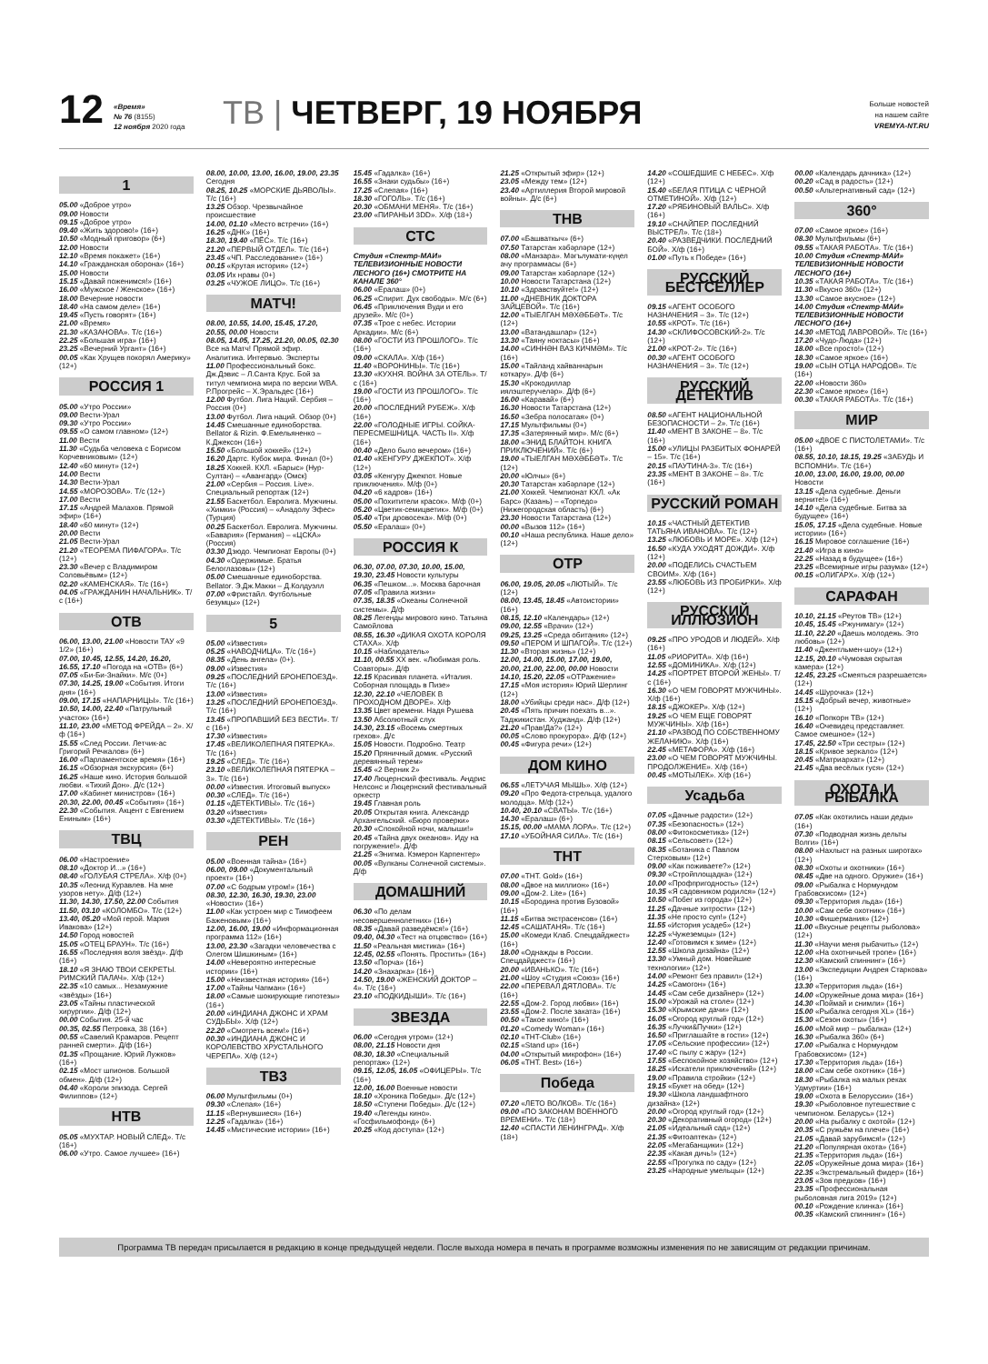12
«Время»
№ 76 (8155)
12 ноября 2020 года
ТВ | ЧЕТВЕРГ, 19 НОЯБРЯ
Больше новостей
на нашем сайте
VREMYA-NT.RU
1
05.00 «Доброе утро»
09.00 Новости
09.15 «Доброе утро»
09.40 «Жить здорово!» (16+)
10.50 «Модный приговор» (6+)
12.00 Новости
12.10 «Время покажет» (16+)
14.10 «Гражданская оборона» (16+)
15.00 Новости
15.15 «Давай поженимся!» (16+)
16.00 «Мужское / Женское» (16+)
18.00 Вечерние новости
18.40 «На самом деле» (16+)
19.45 «Пусть говорят» (16+)
21.00 «Время»
21.30 «КАЗАНОВА». Т/с (16+)
22.25 «Большая игра» (16+)
23.25 «Вечерний Ургант» (16+)
00.05 «Как Хрущев покорял Америку» (12+)
РОССИЯ 1
05.00 «Утро России»
09.00 Вести-Урал
09.30 «Утро России»
09.55 «О самом главном» (12+)
11.00 Вести
11.30 «Судьба человека с Борисом Корчевниковым» (12+)
12.40 «60 минут» (12+)
14.00 Вести
14.30 Вести-Урал
14.55 «МОРОЗОВА». Т/с (12+)
17.00 Вести
17.15 «Андрей Малахов. Прямой эфир» (16+)
18.40 «60 минут» (12+)
20.00 Вести
21.05 Вести-Урал
21.20 «ТЕОРЕМА ПИФАГОРА». Т/с (12+)
23.30 «Вечер с Владимиром Соловьёвым» (12+)
02.20 «КАМЕНСКАЯ». Т/с (16+)
04.05 «ГРАЖДАНИН НАЧАЛЬНИК». Т/с (16+)
ОТВ
06.00, 13.00, 21.00 «Новости ТАУ «9 1/2» (16+)
07.00, 10.45, 12.55, 14.20, 16.20, 16.55, 17.10 «Погода на «ОТВ» (6+)
07.05 «Би-Би-Знайки». М/с (0+)
07.30, 14.25, 19.00 «События. Итоги дня» (16+)
09.00, 17.15 «НАПАРНИЦЫ». Т/с (16+)
10.50, 14.00, 22.40 «Патрульный участок» (16+)
11.10, 23.00 «МЕТОД ФРЕЙДА – 2». Х/ф (16+)
15.55 «След России. Летчик-ас Григорий Речкалов» (6+)
16.00 «Парламентское время» (16+)
16.15 «Обзорная экскурсия» (6+)
16.25 «Наше кино. История большой любви. «Тихий Дон». Д/с (12+)
17.00 «Кабинет министров» (16+)
20.30, 22.00, 00.45 «События» (16+)
22.30 «События. Акцент с Евгением Ениным» (16+)
ТВЦ
06.00 «Настроение»
08.10 «Доктор И...» (16+)
08.40 «ГОЛУБАЯ СТРЕЛА». Х/ф (0+)
10.35 «Леонид Куравлев. На мне узоров нету». Д/ф (12+)
11.30, 14.30, 17.50, 22.00 События
11.50, 03.10 «КОЛОМБО». Т/с (12+)
13.40, 05.20 «Мой герой. Мария Ивакова» (12+)
14.50 Город новостей
15.05 «ОТЕЦ БРАУН». Т/с (16+)
16.55 «Последняя воля звёзд». Д/ф (16+)
18.10 «Я ЗНАЮ ТВОИ СЕКРЕТЫ. РИМСКИЙ ПАЛАЧ». Х/ф (12+)
22.35 «10 самых... Незамужние «звёзды» (16+)
23.05 «Тайны пластической хирургии». Д/ф (12+)
00.00 События. 25-й час
00.35, 02.55 Петровка, 38 (16+)
00.55 «Савелий Крамаров. Рецепт ранней смерти». Д/ф (16+)
01.35 «Прощание. Юрий Лужков» (16+)
02.15 «Мост шпионов. Большой обмен». Д/ф (12+)
04.40 «Короли эпизода. Сергей Филиппов» (12+)
НТВ
05.05 «МУХТАР. НОВЫЙ СЛЕД». Т/с (16+)
06.00 «Утро. Самое лучшее» (16+)
08.00, 10.00, 13.00, 16.00, 19.00, 23.35 Сегодня
08.25, 10.25 «МОРСКИЕ ДЬЯВОЛЫ». Т/с (16+)
13.25 Обзор. Чрезвычайное происшествие
14.00, 01.10 «Место встречи» (16+)
16.25 «ДНК» (16+)
18.30, 19.40 «ПЁС». Т/с (16+)
21.20 «ПЕРВЫЙ ОТДЕЛ». Т/с (16+)
23.45 «ЧП. Расследование» (16+)
00.15 «Крутая история» (12+)
03.05 Их нравы (0+)
03.25 «ЧУЖОЕ ЛИЦО». Т/с (16+)
МАТЧ!
08.00, 10.55, 14.00, 15.45, 17.20, 20.55, 00.00 Новости
08.05, 14.05, 17.25, 21.20, 00.05, 02.30 Все на Матч! Прямой эфир. Аналитика. Интервью. Эксперты
11.00 Профессиональный бокс. Дж.Дэвис – Л.Санта Крус. Бой за титул чемпиона мира по версии WBA. Р.Прогрейс – Х.Эральдес (16+)
12.00 Футбол. Лига Наций. Сербия – Россия (0+)
13.00 Футбол. Лига наций. Обзор (0+)
14.45 Смешанные единоборства. Bellator & Rizin. Ф.Емельяненко – К.Джексон (16+)
15.50 «Большой хоккей» (12+)
16.20 Дартс. Кубок мира. Финал (0+)
18.25 Хоккей. КХЛ. «Барыс» (Нур-Султан) – «Авангард» (Омск)
21.00 «Сербия – Россия. Live». Специальный репортаж (12+)
21.55 Баскетбол. Евролига. Мужчины. «Химки» (Россия) – «Анадолу Эфес» (Турция)
00.25 Баскетбол. Евролига. Мужчины. «Бавария» (Германия) – «ЦСКА» (Россия)
03.30 Дзюдо. Чемпионат Европы (0+)
04.30 «Одержимые. Братья Белоглазовы» (12+)
05.00 Смешанные единоборства. Bellator. Э.Дж.Макки – Д.Колдуэлл
07.00 «Фристайл. Футбольные безумцы» (12+)
5
05.00 «Известия»
05.25 «НАВОДЧИЦА». Т/с (16+)
08.35 «День ангела» (0+).
09.00 «Известия»
09.25 «ПОСЛЕДНИЙ БРОНЕПОЕЗД». Т/с (16+)
13.00 «Известия»
13.25 «ПОСЛЕДНИЙ БРОНЕПОЕЗД». Т/с (16+)
13.45 «ПРОПАВШИЙ БЕЗ ВЕСТИ». Т/с (16+)
17.30 «Известия»
17.45 «ВЕЛИКОЛЕПНАЯ ПЯТЕРКА». Т/с (16+)
19.25 «СЛЕД». Т/с (16+)
23.10 «ВЕЛИКОЛЕПНАЯ ПЯТЕРКА – 3». Т/с (16+)
00.00 «Известия. Итоговый выпуск»
00.30 «СЛЕД». Т/с (16+)
01.15 «ДЕТЕКТИВЫ». Т/с (16+)
03.20 «Известия»
03.30 «ДЕТЕКТИВЫ». Т/с (16+)
РЕН
05.00 «Военная тайна» (16+)
06.00, 09.00 «Документальный проект» (16+)
07.00 «С бодрым утром!» (16+)
08.30, 12.30, 16.30, 19.30, 23.00 «Новости» (16+)
11.00 «Как устроен мир с Тимофеем Баженовым» (16+)
12.00, 16.00, 19.00 «Информационная программа 112» (16+)
13.00, 23.30 «Загадки человечества с Олегом Шишкиным» (16+)
14.00 «Невероятно интересные истории» (16+)
15.00 «Неизвестная история» (16+)
17.00 «Тайны Чапман» (16+)
18.00 «Самые шокирующие гипотезы» (16+)
20.00 «ИНДИАНА ДЖОНС И ХРАМ СУДЬБЫ». Х/ф (12+)
22.20 «Смотреть всем!» (16+)
00.30 «ИНДИАНА ДЖОНС И КОРОЛЕВСТВО ХРУСТАЛЬНОГО ЧЕРЕПА». Х/ф (12+)
ТВ3
06.00 Мультфильмы (0+)
09.30 «Слепая» (16+)
11.15 «Вернувшиеся» (16+)
12.25 «Гадалка» (16+)
14.45 «Мистические истории» (16+)
15.45 «Гадалка» (16+)
16.55 «Знаки судьбы» (16+)
17.25 «Слепая» (16+)
18.30 «ГОГОЛЬ». Т/с (16+)
20.30 «ОБМАНИ МЕНЯ». Т/с (16+)
23.00 «ПИРАНЬИ 3DD». Х/ф (18+)
СТС
Студия «Спектр-МАИ» ТЕЛЕВИЗИОННЫЕ НОВОСТИ ЛЕСНОГО (16+) СМОТРИТЕ НА КАНАЛЕ 360°
06.00 «Ералаш» (0+)
06.25 «Спирит. Дух свободы». М/с (6+)
06.45 «Приключения Вуди и его друзей». М/с (0+)
07.35 «Трое с небес. Истории Аркадии». М/с (6+)
08.00 «ГОСТИ ИЗ ПРОШЛОГО». Т/с (16+)
09.00 «СКАЛА». Х/ф (16+)
11.40 «ВОРОНИНЫ». Т/с (16+)
13.30 «КУХНЯ. ВОЙНА ЗА ОТЕЛЬ». Т/с (16+)
19.00 «ГОСТИ ИЗ ПРОШЛОГО». Т/с (16+)
20.00 «ПОСЛЕДНИЙ РУБЕЖ». Х/ф (16+)
22.00 «ГОЛОДНЫЕ ИГРЫ. СОЙКА-ПЕРЕСМЕШНИЦА. ЧАСТЬ II». Х/ф (16+)
00.40 «Дело было вечером» (16+)
01.40 «КЕНГУРУ ДЖЕКПОТ». Х/ф (12+)
03.05 «Кенгуру Джекпот. Новые приключения». М/ф (0+)
04.20 «6 кадров» (16+)
05.00 «Похитители красок». М/ф (0+)
05.20 «Цветик-семицветик». М/ф (0+)
05.40 «Три дровосека». М/ф (0+)
05.50 «Ералаш» (0+)
РОССИЯ К
06.30, 07.00, 07.30, 10.00, 15.00, 19.30, 23.45 Новости культуры
06.35 «Пешком...». Москва барочная
07.05 «Правила жизни»
07.35, 18.35 «Океаны Солнечной системы». Д/ф
08.25 Легенды мирового кино. Татьяна Самойлова
08.55, 16.30 «ДИКАЯ ОХОТА КОРОЛЯ СТАХА». Х/ф
10.15 «Наблюдатель»
11.10, 00.55 XX век. «Любимая роль. Соавторы». Д/ф
12.15 Красивая планета. «Италия. Соборная площадь в Пизе»
12.30, 22.10 «ЧЕЛОВЕК В ПРОХОДНОМ ДВОРЕ». Х/ф
13.35 Цвет времени. Надя Рушева
13.50 Абсолютный слух
14.30, 23.15 «Восемь смертных грехов». Д/с
15.05 Новости. Подробно. Театр
15.20 Пряничный домик. «Русский деревянный терем»
15.45 «2 Верник 2»
17.40 Люцернский фестиваль. Андрис Нелсонс и Люцернский фестивальный оркестр
19.45 Главная роль
20.05 Открытая книга. Александр Архангельский. «Бюро проверки»
20.30 «Спокойной ночи, малыши!»
20.45 «Тайна двух океанов». Иду на погружение!». Д/ф
21.25 «Энигма. Кэмерон Карпентер»
00.05 «Вулканы Солнечной системы». Д/ф
ДОМАШНИЙ
06.30 «По делам несовершеннолетних» (16+)
08.35 «Давай разведёмся!» (16+)
09.40, 04.30 «Тест на отцовство» (16+)
11.50 «Реальная мистика» (16+)
12.45, 02.55 «Понять. Простить» (16+)
13.50 «Порча» (16+)
14.20 «Знахарка» (16+)
14.50, 19.00 «ЖЕНСКИЙ ДОКТОР – 4». Т/с (16+)
23.10 «ПОДКИДЫШИ». Т/с (16+)
ЗВЕЗДА
06.00 «Сегодня утром» (12+)
08.00, 21.15 Новости дня
08.30, 18.30 «Специальный репортаж» (12+)
09.15, 12.05, 16.05 «ОФИЦЕРЫ». Т/с (16+)
12.00, 16.00 Военные новости
18.10 «Хроника Победы». Д/с (12+)
18.50 «Ступени Победы». Д/с (12+)
19.40 «Легенды кино». «Госфильмофонд» (6+)
20.25 «Код доступа» (12+)
21.25 «Открытый эфир» (12+)
23.05 «Между тем» (12+)
23.40 «Артиллерия Второй мировой войны». Д/с (6+)
ТНВ
07.00 «Башваткыч» (6+)
07.50 Татарстан хәбәрләре (12+)
08.00 «Манзара». Мәгълумати-күңел ачу программасы (6+)
09.00 Татарстан хәбәрләре (12+)
10.00 Новости Татарстана (12+)
10.10 «Здравствуйте!» (12+)
11.00 «ДНЕВНИК ДОКТОРА ЗАЙЦЕВОЙ». Т/с (16+)
12.00 «ТЫЕЛГАН МӘХӘББӘТ». Т/с (12+)
13.00 «Ватандашлар» (12+)
13.30 «Таяну ноктасы» (16+)
14.00 «СИННӘН ВАЗ КИЧМӘМ». Т/с (16+)
15.00 «Тайланд хайваннарын коткару». Д/ф (6+)
15.30 «Крокодиллар иялэштерүчеләр». Д/ф (6+)
16.00 «Каравай» (6+)
16.30 Новости Татарстана (12+)
16.50 «Зебра полосатая» (0+)
17.15 Мультфильмы (0+)
17.35 «Затерянный мир». М/с (6+)
18.00 «ЭНИД БЛАЙТОН. КНИГА ПРИКЛЮЧЕНИЙ». Т/с (6+)
19.00 «ТЫЕЛГАН МӘХӘББӘТ». Т/с (12+)
20.00 «Юлчы» (6+)
20.30 Татарстан хәбәрләре (12+)
21.00 Хоккей. Чемпионат КХЛ. «Ак Барс» (Казань) – «Торпедо» (Нижегородская область) (6+)
23.30 Новости Татарстана (12+)
00.00 «Вызов 112» (16+)
00.10 «Наша республика. Наше дело» (12+)
ОТР
06.00, 19.05, 20.05 «ЛЮТЫЙ». Т/с (12+)
08.00, 13.45, 18.45 «Автоистории» (16+)
08.15, 12.10 «Календарь» (12+)
09.00, 12.55 «Врачи» (12+)
09.25, 13.25 «Среда обитания» (12+)
09.50 «ПЕРОМ И ШПАГОЙ». Т/с (12+)
11.30 «Вторая жизнь» (12+)
12.00, 14.00, 15.00, 17.00, 19.00, 20.00, 21.00, 22.00, 00.00 Новости
14.10, 15.20, 22.05 «ОТРажение»
17.15 «Моя история» Юрий Шерлинг (12+)
18.00 «Убийцы среди нас». Д/ф (12+)
20.45 «Пять причин поехать в...». Таджикистан. Худжанд». Д/ф (12+)
21.20 «Прав!Да?» (12+)
00.05 «Слово прокурора». Д/ф (12+)
00.45 «Фигура речи» (12+)
ДОМ КИНО
06.55 «ЛЕТУЧАЯ МЫШЬ». Х/ф (12+)
09.20 «Про Федота-стрельца, удалого молодца». М/ф (12+)
10.40, 20.10 «СВАТЫ». Т/с (16+)
14.30 «Ералаш» (6+)
15.15, 00.00 «МАМА ЛОРА». Т/с (12+)
17.10 «УБОЙНАЯ СИЛА». Т/с (16+)
ТНТ
07.00 «ТНТ. Gold» (16+)
08.00 «Двое на миллион» (16+)
09.00 «Дом-2. Lite» (16+)
10.15 «Бородина против Бузовой» (16+)
11.15 «Битва экстрасенсов» (16+)
12.45 «САШАТАНЯ». Т/с (16+)
15.00 «Комеди Клаб. Спецдайджест» (16+)
18.00 «Однажды в России. Спецдайджест» (16+)
20.00 «ИВАНЬКО». Т/с (16+)
21.00 «Шоу «Студия «Союз» (16+)
22.00 «ПЕРЕВАЛ ДЯТЛОВА». Т/с (16+)
22.55 «Дом-2. Город любви» (16+)
23.55 «Дом-2. После заката» (16+)
00.50 «Такое кино!» (16+)
01.20 «Comedy Woman» (16+)
02.10 «THT-Club» (16+)
02.15 «Stand up» (16+)
04.00 «Открытый микрофон» (16+)
06.05 «ТНТ. Best» (16+)
Победа
07.20 «ЛЕТО ВОЛКОВ». Т/с (16+)
09.00 «ПО ЗАКОНАМ ВОЕННОГО ВРЕМЕНИ». Т/с (18+)
12.40 «СПАСТИ ЛЕНИНГРАД». Х/ф (18+)
14.20 «СОШЕДШИЕ С НЕБЕС». Х/ф (12+)
15.40 «БЕЛАЯ ПТИЦА С ЧЁРНОЙ ОТМЕТИНОЙ». Х/ф (12+)
17.20 «РЯБИНОВЫЙ ВАЛЬС». Х/ф (16+)
19.10 «СНАЙПЕР. ПОСЛЕДНИЙ ВЫСТРЕЛ». Т/с (18+)
20.40 «РАЗВЕДЧИКИ. ПОСЛЕДНИЙ БОЙ». Х/ф (16+)
01.00 «Путь к Победе» (16+)
РУССКИЙ БЕСТСЕЛЛЕР
09.15 «АГЕНТ ОСОБОГО НАЗНАЧЕНИЯ – 3». Т/с (12+)
10.55 «КРОТ». Т/с (16+)
14.30 «СКЛИФОСОВСКИЙ-2». Т/с (12+)
21.00 «КРОТ-2». Т/с (16+)
00.30 «АГЕНТ ОСОБОГО НАЗНАЧЕНИЯ – 3». Т/с (12+)
РУССКИЙ ДЕТЕКТИВ
08.50 «АГЕНТ НАЦИОНАЛЬНОЙ БЕЗОПАСНОСТИ – 2». Т/с (16+)
11.40 «МЕНТ В ЗАКОНЕ – 8». Т/с (16+)
15.00 «УЛИЦЫ РАЗБИТЫХ ФОНАРЕЙ – 15». Т/с (16+)
20.15 «ПАУТИНА-3». Т/с (16+)
23.35 «МЕНТ В ЗАКОНЕ – 8». Т/с (16+)
РУССКИЙ РОМАН
10.15 «ЧАСТНЫЙ ДЕТЕКТИВ ТАТЬЯНА ИВАНОВА». Т/с (12+)
13.25 «ЛЮБОВЬ И МОРЕ». Х/ф (12+)
16.50 «КУДА УХОДЯТ ДОЖДИ». Х/ф (12+)
20.00 «ПОДЕЛИСЬ СЧАСТЬЕМ СВОИМ». Х/ф (16+)
23.55 «ЛЮБОВЬ ИЗ ПРОБИРКИ». Х/ф (12+)
РУССКИЙ ИЛЛЮЗИОН
09.25 «ПРО УРОДОВ И ЛЮДЕЙ». Х/ф (16+)
11.05 «РИОРИТА». Х/ф (16+)
12.55 «ДОМИНИКА». Х/ф (12+)
14.25 «ПОРТРЕТ ВТОРОЙ ЖЕНЫ». Т/с (16+)
16.30 «О ЧЕМ ГОВОРЯТ МУЖЧИНЫ». Х/ф (16+)
18.15 «ДЖОКЕР». Х/ф (12+)
19.25 «О ЧЕМ ЕЩЕ ГОВОРЯТ МУЖЧИНЫ». Х/ф (16+)
21.10 «РАЗВОД ПО СОБСТВЕННОМУ ЖЕЛАНИЮ». Х/ф (16+)
22.45 «МЕТАФОРА». Х/ф (16+)
23.00 «О ЧЕМ ГОВОРЯТ МУЖЧИНЫ. ПРОДОЛЖЕНИЕ». Х/ф (16+)
00.45 «МОТЫЛЕК». Х/ф (16+)
Усадьба
07.05 «Дачные радости» (12+)
07.35 «Безопасность» (12+)
08.00 «Фитокосметика» (12+)
08.15 «Сельсовет» (12+)
08.35 «Ботаника с Павлом Стерховым» (12+)
09.00 «Как поживаете?» (12+)
09.30 «Стройплощадка» (12+)
10.00 «Профпригодность» (12+)
10.35 «Я садовником родился» (12+)
10.50 «Побег из города» (12+)
11.25 «Дачные хитрости» (12+)
11.35 «Не просто суп!» (12+)
11.55 «История усадеб» (12+)
12.25 «Чужеземцы» (12+)
12.40 «Готовимся к зиме» (12+)
12.55 «Школа дизайна» (12+)
13.30 «Умный дом. Новейшие технологии» (12+)
14.00 «Ремонт без правил» (12+)
14.25 «Самогон» (16+)
14.45 «Сам себе дизайнер» (12+)
15.00 «Урожай на столе» (12+)
15.30 «Крымские дачи» (12+)
16.05 «Огород круглый год» (12+)
16.35 «Лучки&Пучки» (12+)
16.50 «Приглашайте в гости» (12+)
17.05 «Сельские профессии» (12+)
17.40 «С пылу с жару» (12+)
17.55 «Беспокойное хозяйство» (12+)
18.25 «Искатели приключений» (12+)
19.00 «Правила стройки» (12+)
19.15 «Букет на обед» (12+)
19.30 «Школа ландшафтного дизайна» (12+)
20.00 «Огород круглый год» (12+)
20.30 «Декоративный огород» (12+)
21.05 «Идеальный сад» (12+)
21.35 «Фитоаптека» (12+)
22.05 «Мегабанщики» (12+)
22.35 «Какая дичь!» (12+)
22.55 «Прогулка по саду» (12+)
23.25 «Народные умельцы» (12+)
00.00 «Календарь дачника» (12+)
00.20 «Сад в радость» (12+)
00.50 «Альтернативный сад» (12+)
360°
07.00 «Самое яркое» (16+)
08.30 Мультфильмы (6+)
09.55 «ТАКАЯ РАБОТА». Т/с (16+)
10.00 Студия «Спектр-МАИ» ТЕЛЕВИЗИОННЫЕ НОВОСТИ ЛЕСНОГО (16+)
10.35 «ТАКАЯ РАБОТА». Т/с (16+)
11.30 «Вкусно 360» (12+)
13.30 «Самое вкусное» (12+)
14.00 Студия «Спектр-МАИ» ТЕЛЕВИЗИОННЫЕ НОВОСТИ ЛЕСНОГО (16+)
14.30 «МЕТОД ЛАВРОВОЙ». Т/с (16+)
17.20 «Чудо-Люда» (12+)
18.00 «Все просто!» (12+)
18.30 «Самое яркое» (16+)
19.00 «СЫН ОТЦА НАРОДОВ». Т/с (16+)
22.00 «Новости 360»
22.30 «Самое яркое» (16+)
00.30 «ТАКАЯ РАБОТА». Т/с (16+)
МИР
05.00 «ДВОЕ С ПИСТОЛЕТАМИ». Т/с (16+)
08.55, 10.10, 18.15, 19.25 «ЗАБУДЬ И ВСПОМНИ». Т/с (16+)
10.00, 13.00, 16.00, 19.00, 00.00 Новости
13.15 «Дела судебные. Деньги верните!» (16+)
14.10 «Дела судебные. Битва за будущее» (16+)
15.05, 17.15 «Дела судебные. Новые истории» (16+)
16.15 Мировое соглашение (16+)
21.40 «Игра в кино»
22.25 «Назад в будущее» (16+)
23.25 «Всемирные игры разума» (12+)
00.15 «ОЛИГАРХ». Х/ф (12+)
САРАФАН
10.10, 21.15 «Реутов ТВ» (12+)
10.45, 15.45 «Ржунимагу» (12+)
11.10, 22.20 «Даешь молодежь. Это любовь» (12+)
11.40 «Джентльмен-шоу» (12+)
12.15, 20.10 «Чумовая скрытая камера» (12+)
12.45, 23.25 «Смеяться разрешается» (12+)
14.45 «Шурочка» (12+)
15.15 «Добрый вечер, животные» (12+)
16.10 «Попкорн ТВ» (12+)
16.40 «Очевидец представляет. Самое смешное» (12+)
17.45, 22.50 «Три сестры» (12+)
18.15 «Кривое зеркало» (12+)
20.45 «Матриархат» (12+)
21.45 «Два весёлых гуся» (12+)
ОХОТА И РЫБАЛКА
07.05 «Как охотились наши деды» (16+)
07.30 «Подводная жизнь дельты Волги» (16+)
08.00 «Нахлыст на разных широтах» (12+)
08.30 «Охоты и охотники» (16+)
08.45 «Две на одного. Оружие» (16+)
09.00 «Рыбалка с Нормундом Грабовскисом» (12+)
09.30 «Территория льда» (16+)
10.00 «Сам себе охотник» (16+)
10.30 «Фишермания» (12+)
11.00 «Вкусные рецепты рыболова» (12+)
11.30 «Научи меня рыбачить» (12+)
12.00 «На охотничьей тропе» (16+)
12.30 «Камский спиннинг» (16+)
13.00 «Экспедиции Андрея Старкова» (16+)
13.30 «Территория льда» (16+)
14.00 «Оружейные дома мира» (16+)
14.30 «Поймай и снимли» (16+)
15.00 «Рыбалка сегодня XL» (16+)
15.30 «Сезон охоты» (16+)
16.00 «Мой мир – рыбалка» (12+)
16.30 «Рыбалка 360» (6+)
17.00 «Рыбалка с Нормундом Грабовскисом» (12+)
17.30 «Территория льда» (16+)
18.00 «Сам себе охотник» (16+)
18.30 «Рыбалка на малых реках Удмуртии» (16+)
19.00 «Охота в Белоруссии» (16+)
19.30 «Рыболовное путешествие с чемпионом. Беларусь» (12+)
20.00 «На рыбалку с охотой» (12+)
20.35 «С ружьём на плече» (16+)
21.05 «Давай зарубимся!» (12+)
21.20 «Популярная охота» (16+)
21.35 «Территория льда» (16+)
22.05 «Оружейные дома мира» (16+)
22.35 «Экстремальный фидер» (16+)
23.05 «Зов предков» (16+)
23.35 «Профессиональная рыболовная лига 2019» (12+)
00.10 «Рождение клинка» (16+)
00.35 «Камский спиннинг» (16+)
Программа ТВ передач присылается в редакцию в конце предыдущей недели. После выхода номера в печать в программе возможны изменения по не зависящим от редакции причинам.